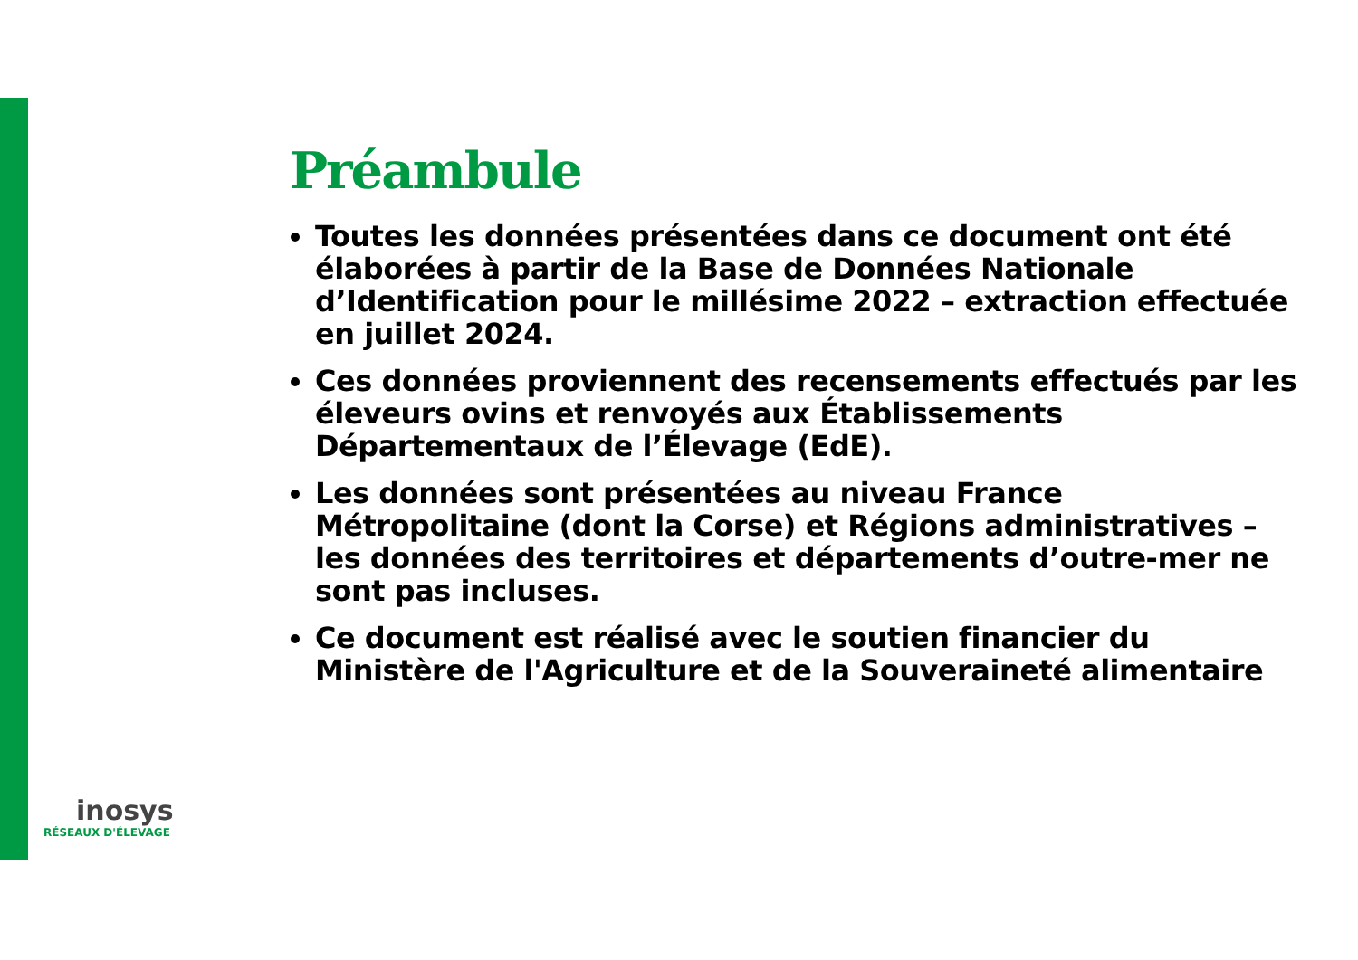Préambule
Toutes les données présentées dans ce document ont été élaborées à partir de la Base de Données Nationale d’Identification pour le millésime 2022 – extraction effectuée en juillet 2024.
Ces données proviennent des recensements effectués par les éleveurs ovins et renvoyés aux Établissements Départementaux de l’Élevage (EdE).
Les données sont présentées au niveau France Métropolitaine (dont la Corse) et Régions administratives – les données des territoires et départements d’outre-mer ne sont pas incluses.
Ce document est réalisé avec le soutien financier du Ministère de l'Agriculture et de la Souveraineté alimentaire
inosys
RÉSEAUX D'ÉLEVAGE